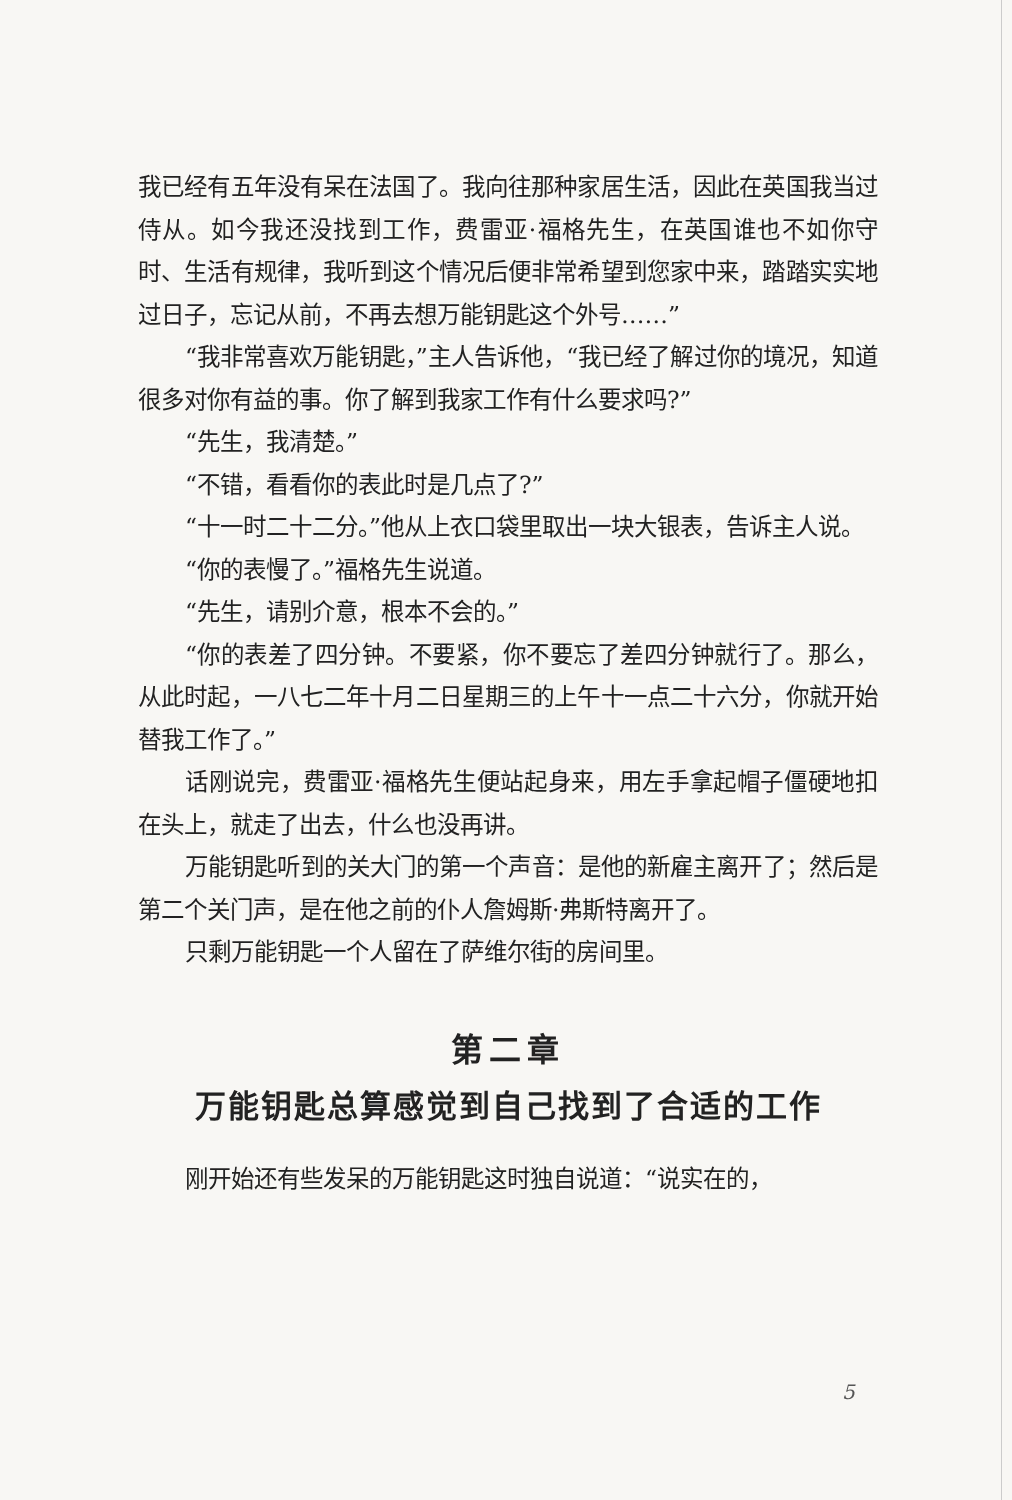我已经有五年没有呆在法国了。我向往那种家居生活，因此在英国我当过侍从。如今我还没找到工作，费雷亚·福格先生，在英国谁也不如你守时、生活有规律，我听到这个情况后便非常希望到您家中来，踏踏实实地过日子，忘记从前，不再去想万能钥匙这个外号……”
“我非常喜欢万能钥匙，”主人告诉他，“我已经了解过你的境况，知道很多对你有益的事。你了解到我家工作有什么要求吗?”
“先生，我清楚。”
“不错，看看你的表此时是几点了?”
“十一时二十二分。”他从上衣口袋里取出一块大银表，告诉主人说。
“你的表慢了。”福格先生说道。
“先生，请别介意，根本不会的。”
“你的表差了四分钟。不要紧，你不要忘了差四分钟就行了。那么，从此时起，一八七二年十月二日星期三的上午十一点二十六分，你就开始替我工作了。”
话刚说完，费雷亚·福格先生便站起身来，用左手拿起帽子僵硬地扣在头上，就走了出去，什么也没再讲。
万能钥匙听到的关大门的第一个声音：是他的新雇主离开了；然后是第二个关门声，是在他之前的仆人詹姆斯·弗斯特离开了。
只剩万能钥匙一个人留在了萨维尔街的房间里。
第二章
万能钥匙总算感觉到自己找到了合适的工作
刚开始还有些发呆的万能钥匙这时独自说道：“说实在的，
5